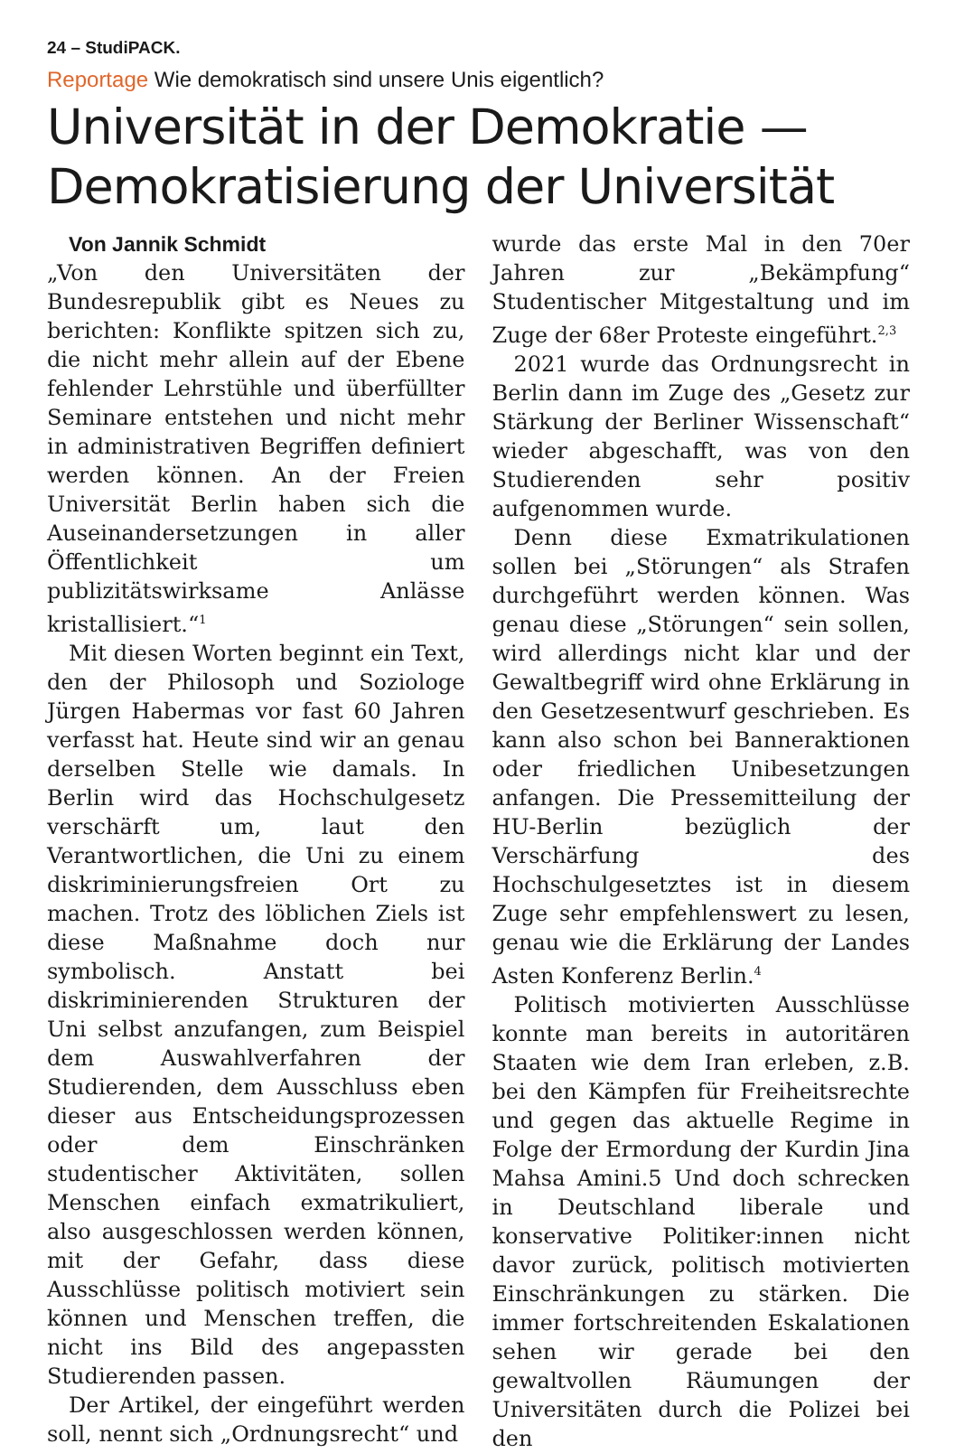24 – StudiPACK.
Reportage Wie demokratisch sind unsere Unis eigentlich?
Universität in der Demokratie —
Demokratisierung der Universität
Von Jannik Schmidt
„Von den Universitäten der Bundesrepublik gibt es Neues zu berichten: Konflikte spitzen sich zu, die nicht mehr allein auf der Ebene fehlender Lehrstühle und überfüllter Seminare entstehen und nicht mehr in administrativen Begriffen definiert werden können. An der Freien Universität Berlin haben sich die Auseinandersetzungen in aller Öffentlichkeit um publizitätswirksame Anlässe kristallisiert.“<sup>1</sup>
Mit diesen Worten beginnt ein Text, den der Philosoph und Soziologe Jürgen Habermas vor fast 60 Jahren verfasst hat. Heute sind wir an genau derselben Stelle wie damals. In Berlin wird das Hochschulgesetz verschärft um, laut den Verantwortlichen, die Uni zu einem diskriminierungsfreien Ort zu machen. Trotz des löblichen Ziels ist diese Maßnahme doch nur symbolisch. Anstatt bei diskriminierenden Strukturen der Uni selbst anzufangen, zum Beispiel dem Auswahlverfahren der Studierenden, dem Ausschluss eben dieser aus Entscheidungsprozessen oder dem Einschränken studentischer Aktivitäten, sollen Menschen einfach exmatrikuliert, also ausgeschlossen werden können, mit der Gefahr, dass diese Ausschlüsse politisch motiviert sein können und Menschen treffen, die nicht ins Bild des angepassten Studierenden passen.
Der Artikel, der eingeführt werden soll, nennt sich „Ordnungsrecht“ und
wurde das erste Mal in den 70er Jahren zur „Bekämpfung“ Studentischer Mitgestaltung und im Zuge der 68er Proteste eingeführt.<sup>2,3</sup>
2021 wurde das Ordnungsrecht in Berlin dann im Zuge des „Gesetz zur Stärkung der Berliner Wissenschaft“ wieder abgeschafft, was von den Studierenden sehr positiv aufgenommen wurde.
Denn diese Exmatrikulationen sollen bei „Störungen“ als Strafen durchgeführt werden können. Was genau diese „Störungen“ sein sollen, wird allerdings nicht klar und der Gewaltbegriff wird ohne Erklärung in den Gesetzesentwurf geschrieben. Es kann also schon bei Banneraktionen oder friedlichen Unibesetzungen anfangen. Die Pressemitteilung der HU-Berlin bezüglich der Verschärfung des Hochschulgesetztes ist in diesem Zuge sehr empfehlenswert zu lesen, genau wie die Erklärung der Landes Asten Konferenz Berlin.<sup>4</sup>
Politisch motivierten Ausschlüsse konnte man bereits in autoritären Staaten wie dem Iran erleben, z.B. bei den Kämpfen für Freiheitsrechte und gegen das aktuelle Regime in Folge der Ermordung der Kurdin Jina Mahsa Amini.5 Und doch schrecken in Deutschland liberale und konservative Politiker:innen nicht davor zurück, politisch motivierten Einschränkungen zu stärken. Die immer fortschreitenden Eskalationen sehen wir gerade bei den gewaltvollen Räumungen der Universitäten durch die Polizei bei den